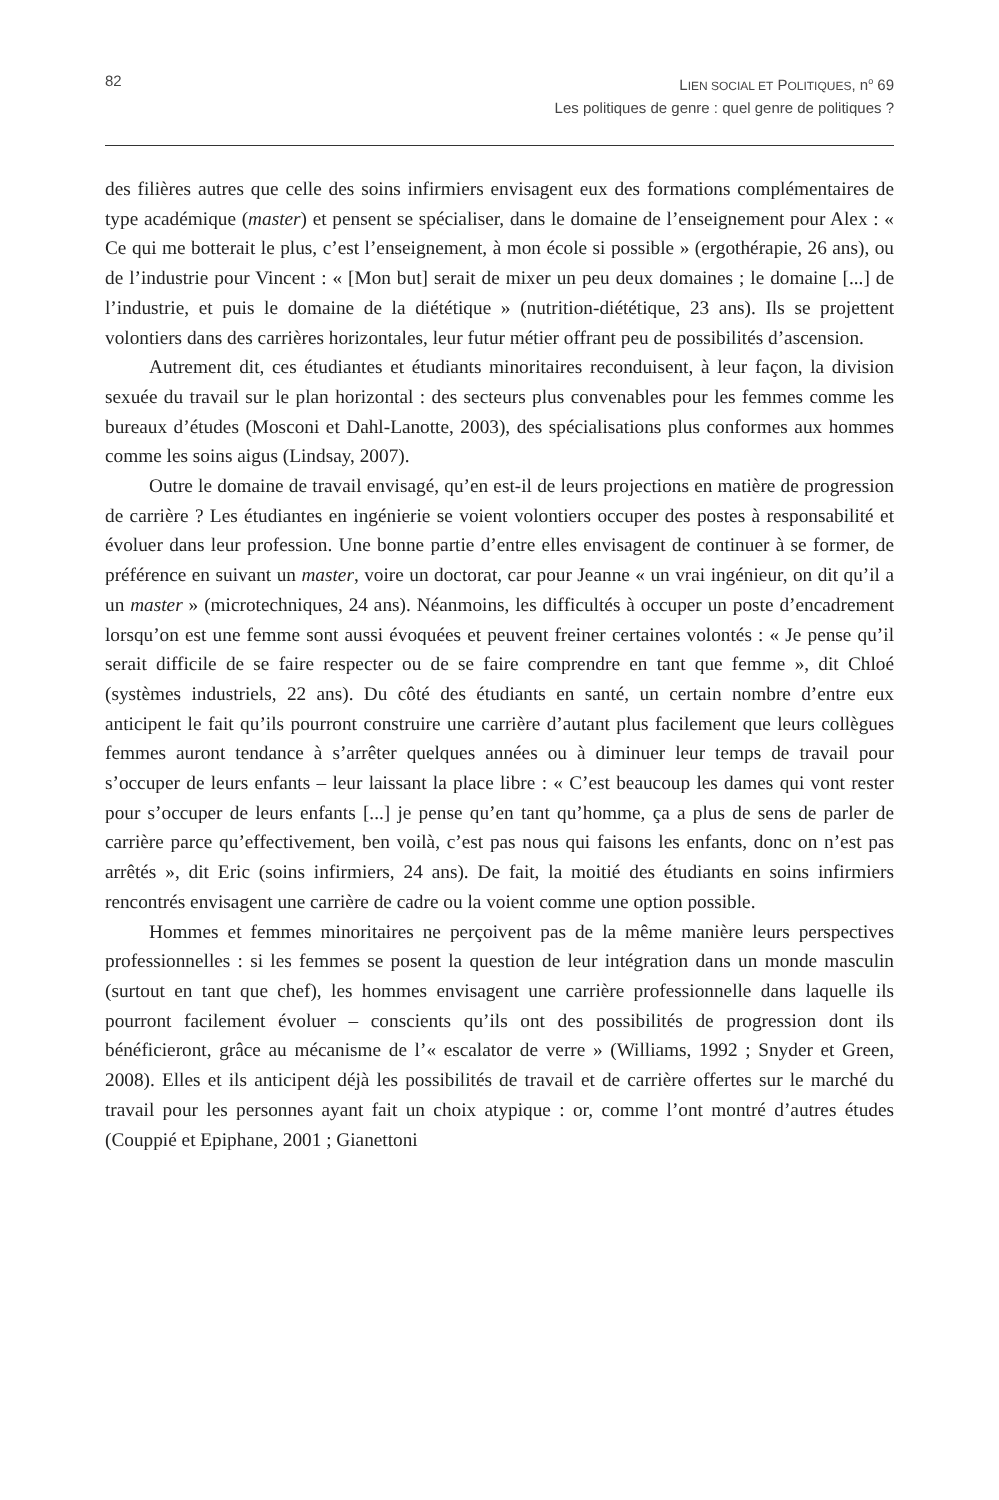82 LIEN SOCIAL ET POLITIQUES, n<sup>o</sup> 69
Les politiques de genre : quel genre de politiques ?
des filières autres que celle des soins infirmiers envisagent eux des formations complémentaires de type académique (master) et pensent se spécialiser, dans le domaine de l’enseignement pour Alex : « Ce qui me botterait le plus, c’est l’enseignement, à mon école si possible » (ergothérapie, 26 ans), ou de l’industrie pour Vincent : « [Mon but] serait de mixer un peu deux domaines ; le domaine [...] de l’industrie, et puis le domaine de la diététique » (nutrition-diététique, 23 ans). Ils se projettent volontiers dans des carrières horizontales, leur futur métier offrant peu de possibilités d’ascension.
Autrement dit, ces étudiantes et étudiants minoritaires reconduisent, à leur façon, la division sexuée du travail sur le plan horizontal : des secteurs plus convenables pour les femmes comme les bureaux d’études (Mosconi et Dahl-Lanotte, 2003), des spécialisations plus conformes aux hommes comme les soins aigus (Lindsay, 2007).
Outre le domaine de travail envisagé, qu’en est-il de leurs projections en matière de progression de carrière ? Les étudiantes en ingénierie se voient volontiers occuper des postes à responsabilité et évoluer dans leur profession. Une bonne partie d’entre elles envisagent de continuer à se former, de préférence en suivant un master, voire un doctorat, car pour Jeanne « un vrai ingénieur, on dit qu’il a un master » (microtechniques, 24 ans). Néanmoins, les difficultés à occuper un poste d’encadrement lorsqu’on est une femme sont aussi évoquées et peuvent freiner certaines volontés : « Je pense qu’il serait difficile de se faire respecter ou de se faire comprendre en tant que femme », dit Chloé (systèmes industriels, 22 ans). Du côté des étudiants en santé, un certain nombre d’entre eux anticipent le fait qu’ils pourront construire une carrière d’autant plus facilement que leurs collègues femmes auront tendance à s’arrêter quelques années ou à diminuer leur temps de travail pour s’occuper de leurs enfants – leur laissant la place libre : « C’est beaucoup les dames qui vont rester pour s’occuper de leurs enfants [...] je pense qu’en tant qu’homme, ça a plus de sens de parler de carrière parce qu’effectivement, ben voilà, c’est pas nous qui faisons les enfants, donc on n’est pas arrêtés », dit Eric (soins infirmiers, 24 ans). De fait, la moitié des étudiants en soins infirmiers rencontrés envisagent une carrière de cadre ou la voient comme une option possible.
Hommes et femmes minoritaires ne perçoivent pas de la même manière leurs perspectives professionnelles : si les femmes se posent la question de leur intégration dans un monde masculin (surtout en tant que chef), les hommes envisagent une carrière professionnelle dans laquelle ils pourront facilement évoluer – conscients qu’ils ont des possibilités de progression dont ils bénéficieront, grâce au mécanisme de l’« escalator de verre » (Williams, 1992 ; Snyder et Green, 2008). Elles et ils anticipent déjà les possibilités de travail et de carrière offertes sur le marché du travail pour les personnes ayant fait un choix atypique : or, comme l’ont montré d’autres études (Couppié et Epiphane, 2001 ; Gianettoni